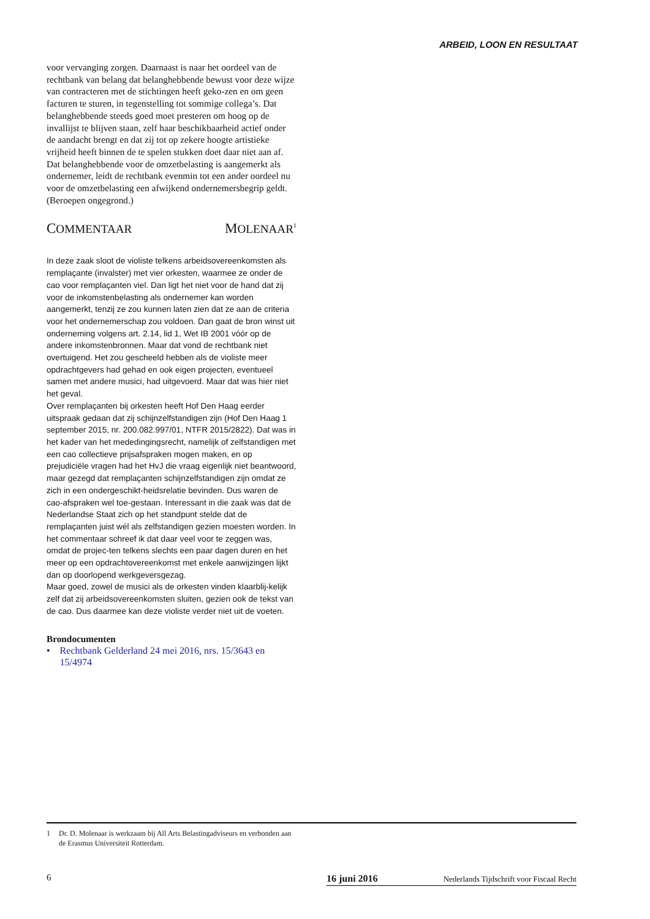ARBEID, LOON EN RESULTAAT
voor vervanging zorgen. Daarnaast is naar het oordeel van de rechtbank van belang dat belanghebbende bewust voor deze wijze van contracteren met de stichtingen heeft geko-zen en om geen facturen te sturen, in tegenstelling tot sommige collega’s. Dat belanghebbende steeds goed moet presteren om hoog op de invallijst te blijven staan, zelf haar beschikbaarheid actief onder de aandacht brengt en dat zij tot op zekere hoogte artistieke vrijheid heeft binnen de te spelen stukken doet daar niet aan af. Dat belanghebbende voor de omzetbelasting is aangemerkt als ondernemer, leidt de rechtbank evenmin tot een ander oordeel nu voor de omzetbelasting een afwijkend ondernemersbegrip geldt. (Beroepen ongegrond.)
COMMENTAAR MOLENAAR<sup>1</sup>
In deze zaak sloot de violiste telkens arbeidsovereenkomsten als remplaçante (invalster) met vier orkesten, waarmee ze onder de cao voor remplaçanten viel. Dan ligt het niet voor de hand dat zij voor de inkomstenbelasting als ondernemer kan worden aangemerkt, tenzij ze zou kunnen laten zien dat ze aan de criteria voor het ondernemerschap zou voldoen. Dan gaat de bron winst uit onderneming volgens art. 2.14, lid 1, Wet IB 2001 vóór op de andere inkomstenbronnen. Maar dat vond de rechtbank niet overtuigend. Het zou gescheeld hebben als de violiste meer opdrachtgevers had gehad en ook eigen projecten, eventueel samen met andere musici, had uitgevoerd. Maar dat was hier niet het geval.
Over remplaçanten bij orkesten heeft Hof Den Haag eerder uitspraak gedaan dat zij schijnzelfstandigen zijn (Hof Den Haag 1 september 2015, nr. 200.082.997/01, NTFR 2015/2822). Dat was in het kader van het mededingingsrecht, namelijk of zelfstandigen met een cao collectieve prijsafspraken mogen maken, en op prejudiciële vragen had het HvJ die vraag eigenlijk niet beantwoord, maar gezegd dat remplaçanten schijnzelfstandigen zijn omdat ze zich in een ondergeschikt-heidsrelatie bevinden. Dus waren de cao-afspraken wel toe-gestaan. Interessant in die zaak was dat de Nederlandse Staat zich op het standpunt stelde dat de remplaçanten juist wél als zelfstandigen gezien moesten worden. In het commentaar schreef ik dat daar veel voor te zeggen was, omdat de projec-ten telkens slechts een paar dagen duren en het meer op een opdrachtovereenkomst met enkele aanwijzingen lijkt dan op doorlopend werkgeversgezag.
Maar goed, zowel de musici als de orkesten vinden klaarblij-kelijk zelf dat zij arbeidsovereenkomsten sluiten, gezien ook de tekst van de cao. Dus daarmee kan deze violiste verder niet uit de voeten.
Brondocumenten
• Rechtbank Gelderland 24 mei 2016, nrs. 15/3643 en 15/4974
1 Dr. D. Molenaar is werkzaam bij All Arts Belastingadviseurs en verbonden aan de Erasmus Universiteit Rotterdam.
6
16 juni 2016 Nederlands Tijdschrift voor Fiscaal Recht